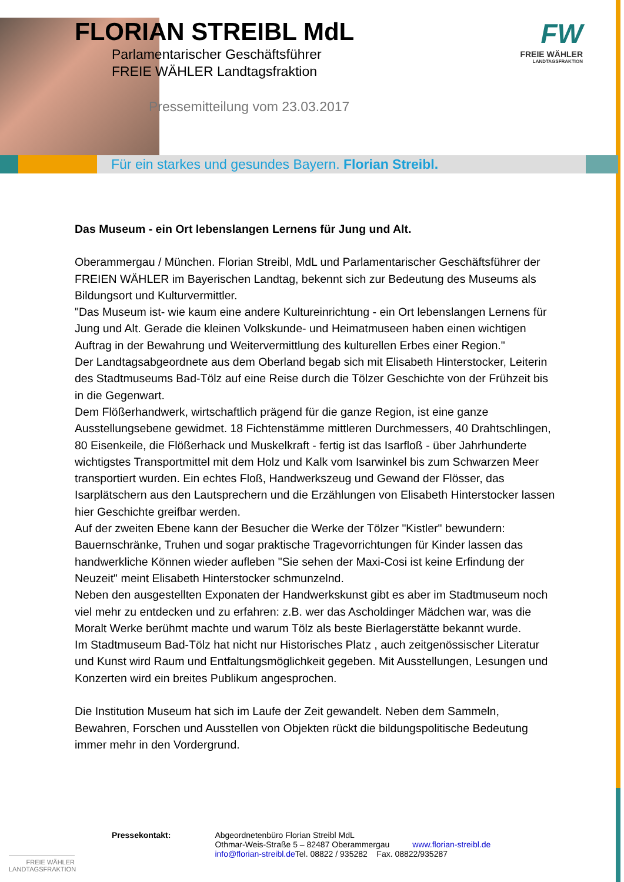FLORIAN STREIBL MdL
Parlamentarischer Geschäftsführer
FREIE WÄHLER Landtagsfraktion
Pressemitteilung vom 23.03.2017
FW
FREIE WÄHLER
LANDTAGSFRAKTION
Für ein starkes und gesundes Bayern. Florian Streibl.
Das Museum - ein Ort lebenslangen Lernens für Jung und Alt.
Oberammergau / München. Florian Streibl, MdL und Parlamentarischer Geschäftsführer der FREIEN WÄHLER im Bayerischen Landtag, bekennt sich zur Bedeutung des Museums als Bildungsort und Kulturvermittler.
"Das Museum ist- wie kaum eine andere Kultureinrichtung - ein Ort lebenslangen Lernens für Jung und Alt. Gerade die kleinen Volkskunde- und Heimatmuseen haben einen wichtigen Auftrag in der Bewahrung und Weitervermittlung des kulturellen Erbes einer Region."
Der Landtagsabgeordnete aus dem Oberland begab sich mit Elisabeth Hinterstocker, Leiterin des Stadtmuseums Bad-Tölz auf eine Reise durch die Tölzer Geschichte von der Frühzeit bis in die Gegenwart.
Dem Flößerhandwerk, wirtschaftlich prägend für die ganze Region, ist eine ganze Ausstellungsebene gewidmet. 18 Fichtenstämme mittleren Durchmessers, 40 Drahtschlingen, 80 Eisenkeile, die Flößerhack und Muskelkraft - fertig ist das Isarfloß - über Jahrhunderte wichtigstes Transportmittel mit dem Holz und Kalk vom Isarwinkel bis zum Schwarzen Meer transportiert wurden. Ein echtes Floß, Handwerkszeug und Gewand der Flösser, das Isarplätschern aus den Lautsprechern und die Erzählungen von Elisabeth Hinterstocker lassen hier Geschichte greifbar werden.
Auf der zweiten Ebene kann der Besucher die Werke der Tölzer "Kistler" bewundern: Bauernschränke, Truhen und sogar praktische Tragevorrichtungen für Kinder lassen das handwerkliche Können wieder aufleben "Sie sehen der Maxi-Cosi ist keine Erfindung der Neuzeit" meint Elisabeth Hinterstocker schmunzelnd.
Neben den ausgestellten Exponaten der Handwerkskunst gibt es aber im Stadtmuseum noch viel mehr zu entdecken und zu erfahren: z.B. wer das Ascholdinger Mädchen war, was die Moralt Werke berühmt machte und warum Tölz als beste Bierlagerstätte bekannt wurde.
Im Stadtmuseum Bad-Tölz hat nicht nur Historisches Platz , auch zeitgenössischer Literatur und Kunst wird Raum und Entfaltungsmöglichkeit gegeben. Mit Ausstellungen, Lesungen und Konzerten wird ein breites Publikum angesprochen.
Die Institution Museum hat sich im Laufe der Zeit gewandelt. Neben dem Sammeln, Bewahren, Forschen und Ausstellen von Objekten rückt die bildungspolitische Bedeutung immer mehr in den Vordergrund.
Pressekontakt: Abgeordnetenbüro Florian Streibl MdL
Othmar-Weis-Straße 5 – 82487 Oberammergau www.florian-streibl.de
info@florian-streibl.de Tel. 08822 / 935282 Fax. 08822/935287
FREIE WÄHLER
LANDTAGSFRAKTION